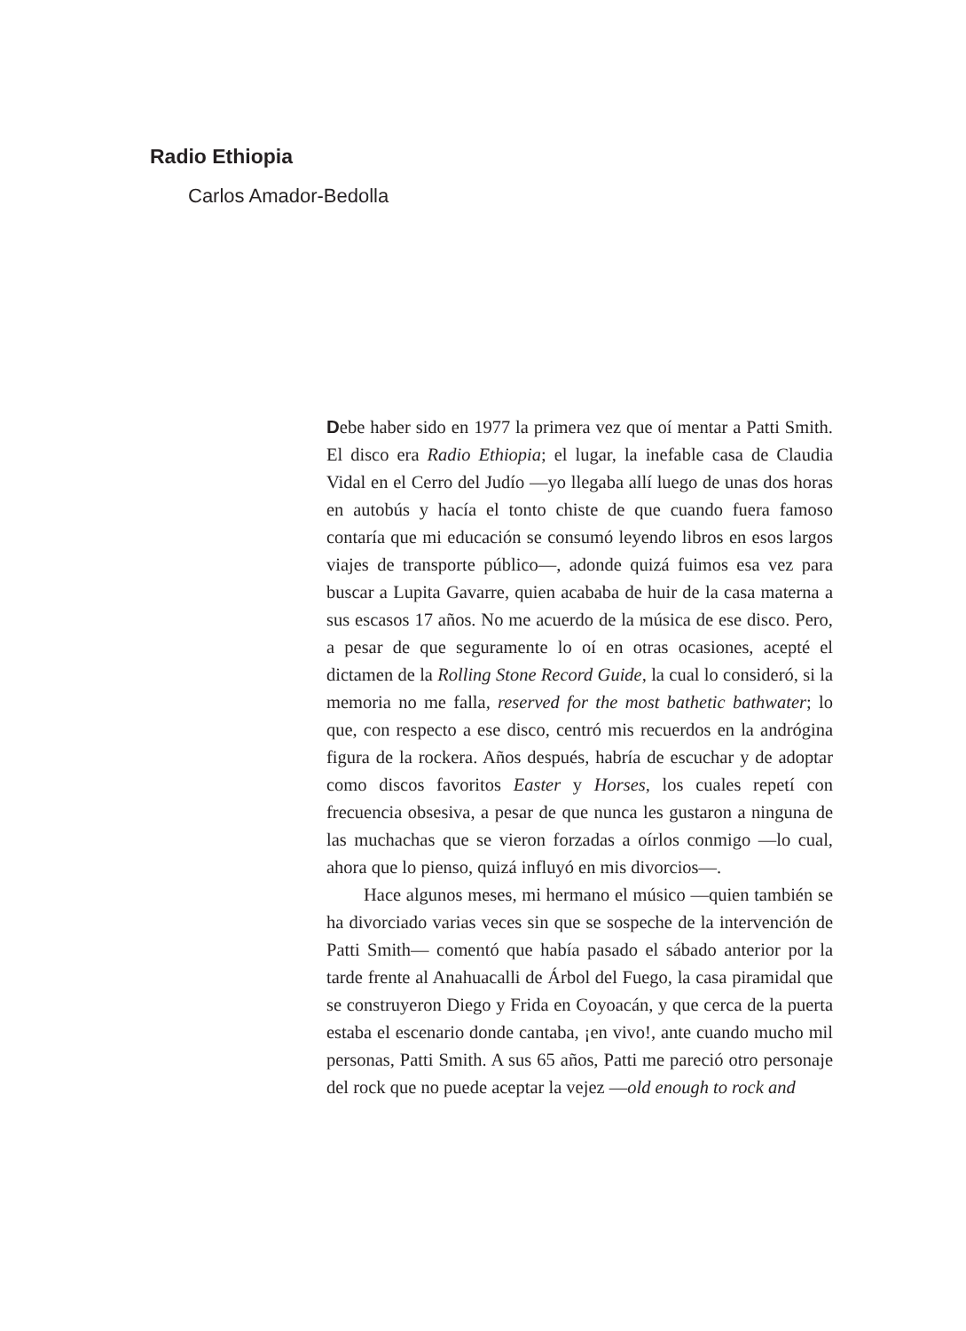Radio Ethiopia
Carlos Amador-Bedolla
Debe haber sido en 1977 la primera vez que oí mentar a Patti Smith. El disco era Radio Ethiopia; el lugar, la inefable casa de Claudia Vidal en el Cerro del Judío —yo llegaba allí luego de unas dos horas en autobús y hacía el tonto chiste de que cuando fuera famoso contaría que mi educación se consumó leyendo libros en esos largos viajes de transporte público—, adonde quizá fuimos esa vez para buscar a Lupita Gavarre, quien acababa de huir de la casa materna a sus escasos 17 años. No me acuerdo de la música de ese disco. Pero, a pesar de que seguramente lo oí en otras ocasiones, acepté el dictamen de la Rolling Stone Record Guide, la cual lo consideró, si la memoria no me falla, reserved for the most bathetic bathwater; lo que, con respecto a ese disco, centró mis recuerdos en la andrógina figura de la rockera. Años después, habría de escuchar y de adoptar como discos favoritos Easter y Horses, los cuales repetí con frecuencia obsesiva, a pesar de que nunca les gustaron a ninguna de las muchachas que se vieron forzadas a oírlos conmigo —lo cual, ahora que lo pienso, quizá influyó en mis divorcios—.
Hace algunos meses, mi hermano el músico —quien también se ha divorciado varias veces sin que se sospeche de la intervención de Patti Smith— comentó que había pasado el sábado anterior por la tarde frente al Anahuacalli de Árbol del Fuego, la casa piramidal que se construyeron Diego y Frida en Coyoacán, y que cerca de la puerta estaba el escenario donde cantaba, ¡en vivo!, ante cuando mucho mil personas, Patti Smith. A sus 65 años, Patti me pareció otro personaje del rock que no puede aceptar la vejez —old enough to rock and